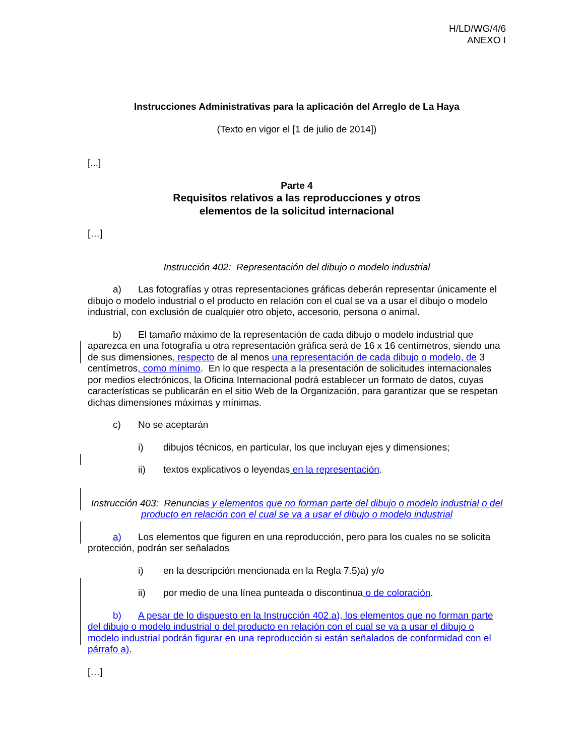H/LD/WG/4/6
ANEXO I
Instrucciones Administrativas para la aplicación del Arreglo de La Haya
(Texto en vigor el [1 de julio de 2014])
[...]
Parte 4
Requisitos relativos a las reproducciones y otros
elementos de la solicitud internacional
[…]
Instrucción 402: Representación del dibujo o modelo industrial
a) Las fotografías y otras representaciones gráficas deberán representar únicamente el dibujo o modelo industrial o el producto en relación con el cual se va a usar el dibujo o modelo industrial, con exclusión de cualquier otro objeto, accesorio, persona o animal.
b) El tamaño máximo de la representación de cada dibujo o modelo industrial que aparezca en una fotografía u otra representación gráfica será de 16 x 16 centímetros, siendo una de sus dimensiones, respecto de al menos una representación de cada dibujo o modelo, de 3 centímetros, como mínimo. En lo que respecta a la presentación de solicitudes internacionales por medios electrónicos, la Oficina Internacional podrá establecer un formato de datos, cuyas características se publicarán en el sitio Web de la Organización, para garantizar que se respetan dichas dimensiones máximas y mínimas.
c) No se aceptarán
i) dibujos técnicos, en particular, los que incluyan ejes y dimensiones;
ii) textos explicativos o leyendas en la representación.
Instrucción 403: Renuncias y elementos que no forman parte del dibujo o modelo industrial o del producto en relación con el cual se va a usar el dibujo o modelo industrial
a) Los elementos que figuren en una reproducción, pero para los cuales no se solicita protección, podrán ser señalados
i) en la descripción mencionada en la Regla 7.5)a) y/o
ii) por medio de una línea punteada o discontinua o de coloración.
b) A pesar de lo dispuesto en la Instrucción 402.a), los elementos que no forman parte del dibujo o modelo industrial o del producto en relación con el cual se va a usar el dibujo o modelo industrial podrán figurar en una reproducción si están señalados de conformidad con el párrafo a).
[…]